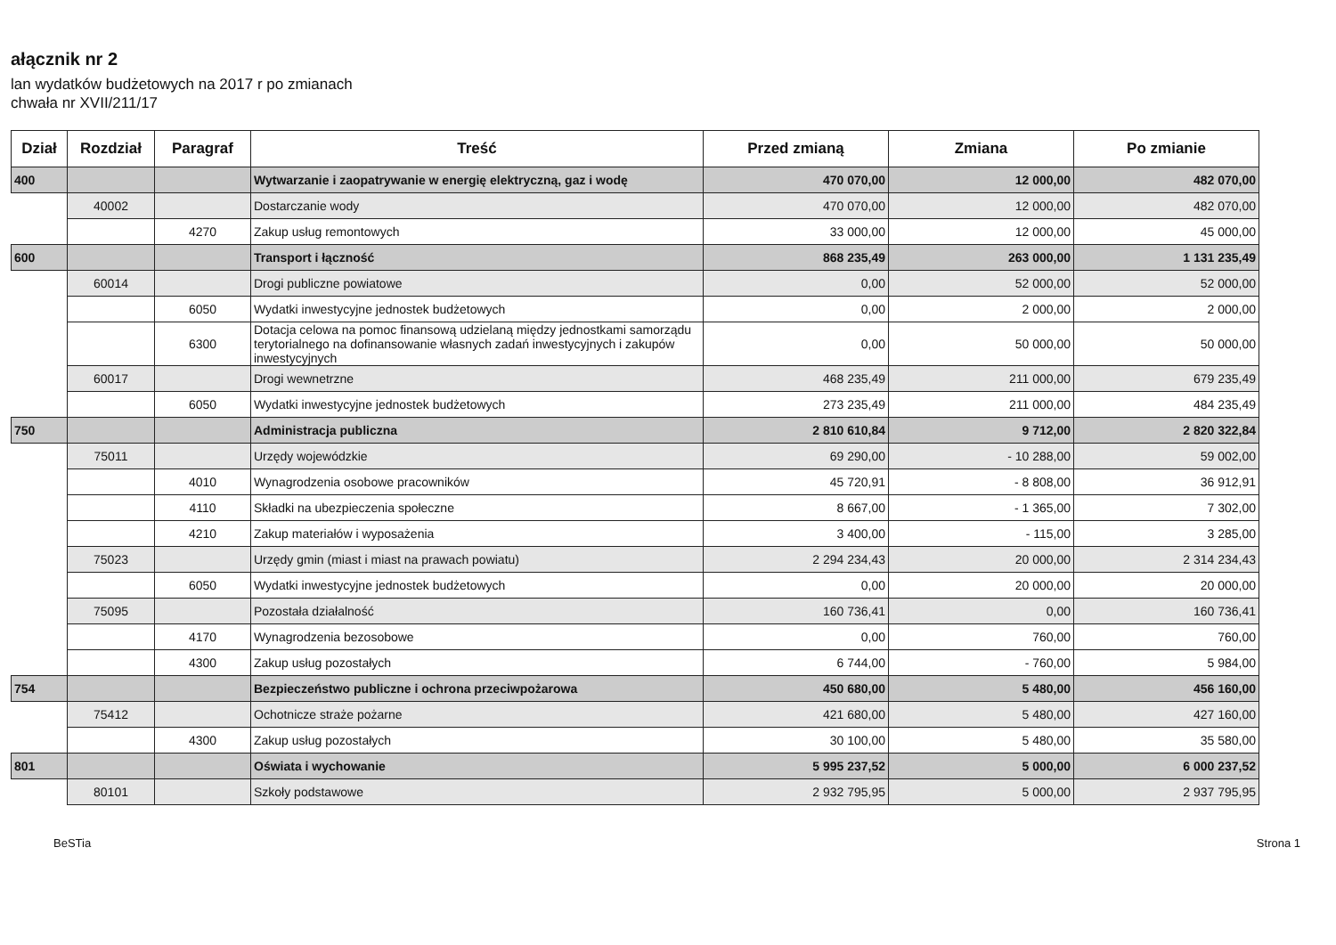ałącznik nr 2
lan wydatków budżetowych na 2017 r po zmianach
chwała nr XVII/211/17
| Dział | Rozdział | Paragraf | Treść | Przed zmianą | Zmiana | Po zmianie |
| --- | --- | --- | --- | --- | --- | --- |
| 400 | | | Wytwarzanie i zaopatrywanie w energię elektryczną, gaz i wodę | 470 070,00 | 12 000,00 | 482 070,00 |
| | 40002 | | Dostarczanie wody | 470 070,00 | 12 000,00 | 482 070,00 |
| | | 4270 | Zakup usług remontowych | 33 000,00 | 12 000,00 | 45 000,00 |
| 600 | | | Transport i łączność | 868 235,49 | 263 000,00 | 1 131 235,49 |
| | 60014 | | Drogi publiczne powiatowe | 0,00 | 52 000,00 | 52 000,00 |
| | | 6050 | Wydatki inwestycyjne jednostek budżetowych | 0,00 | 2 000,00 | 2 000,00 |
| | | 6300 | Dotacja celowa na pomoc finansową udzielaną między jednostkami samorządu terytorialnego na dofinansowanie własnych zadań inwestycyjnych i zakupów inwestycyjnych | 0,00 | 50 000,00 | 50 000,00 |
| | 60017 | | Drogi wewnetrzne | 468 235,49 | 211 000,00 | 679 235,49 |
| | | 6050 | Wydatki inwestycyjne jednostek budżetowych | 273 235,49 | 211 000,00 | 484 235,49 |
| 750 | | | Administracja publiczna | 2 810 610,84 | 9 712,00 | 2 820 322,84 |
| | 75011 | | Urzędy wojewódzkie | 69 290,00 | - 10 288,00 | 59 002,00 |
| | | 4010 | Wynagrodzenia osobowe pracowników | 45 720,91 | - 8 808,00 | 36 912,91 |
| | | 4110 | Składki na ubezpieczenia społeczne | 8 667,00 | - 1 365,00 | 7 302,00 |
| | | 4210 | Zakup materiałów i wyposażenia | 3 400,00 | - 115,00 | 3 285,00 |
| | 75023 | | Urzędy gmin (miast i miast na prawach powiatu) | 2 294 234,43 | 20 000,00 | 2 314 234,43 |
| | | 6050 | Wydatki inwestycyjne jednostek budżetowych | 0,00 | 20 000,00 | 20 000,00 |
| | 75095 | | Pozostała działalność | 160 736,41 | 0,00 | 160 736,41 |
| | | 4170 | Wynagrodzenia bezosobowe | 0,00 | 760,00 | 760,00 |
| | | 4300 | Zakup usług pozostałych | 6 744,00 | - 760,00 | 5 984,00 |
| 754 | | | Bezpieczeństwo publiczne i ochrona przeciwpożarowa | 450 680,00 | 5 480,00 | 456 160,00 |
| | 75412 | | Ochotnicze straże pożarne | 421 680,00 | 5 480,00 | 427 160,00 |
| | | 4300 | Zakup usług pozostałych | 30 100,00 | 5 480,00 | 35 580,00 |
| 801 | | | Oświata i wychowanie | 5 995 237,52 | 5 000,00 | 6 000 237,52 |
| | 80101 | | Szkoły podstawowe | 2 932 795,95 | 5 000,00 | 2 937 795,95 |
BeSTia Strona 1